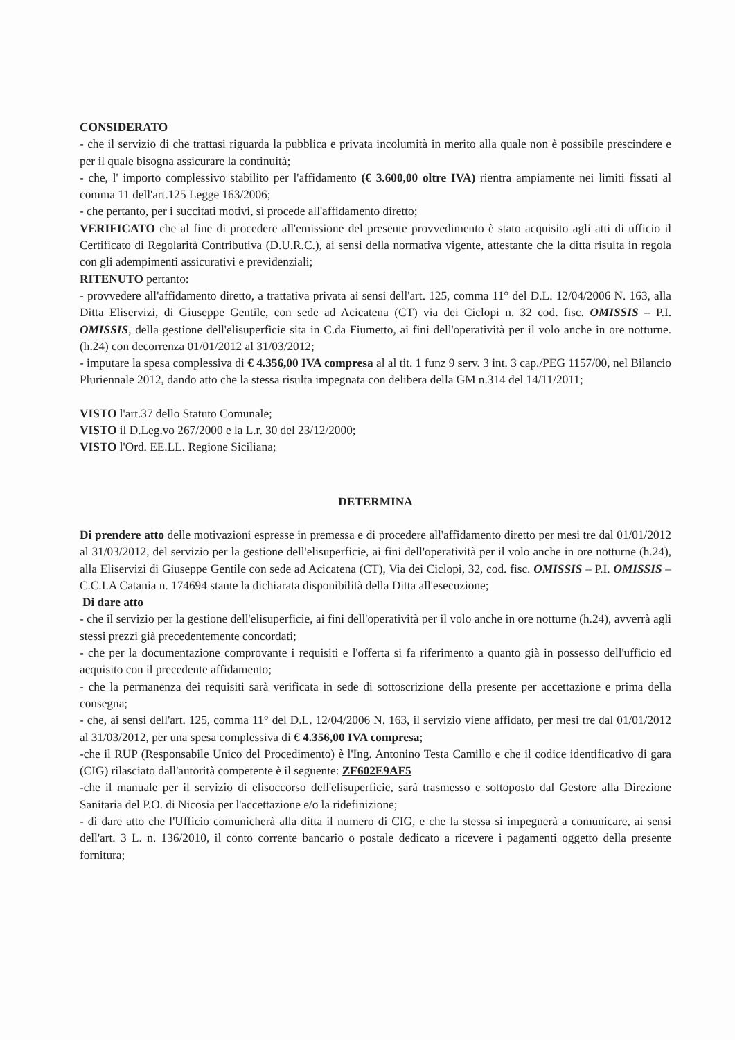CONSIDERATO
- che il servizio di che trattasi riguarda la pubblica e privata incolumità in merito alla quale non è possibile prescindere e per il quale bisogna assicurare la continuità;
- che, l' importo complessivo stabilito per l'affidamento (€ 3.600,00 oltre IVA) rientra ampiamente nei limiti fissati al comma 11 dell'art.125 Legge 163/2006;
- che pertanto, per i succitati motivi, si procede all'affidamento diretto;
VERIFICATO che al fine di procedere all'emissione del presente provvedimento è stato acquisito agli atti di ufficio il Certificato di Regolarità Contributiva (D.U.R.C.), ai sensi della normativa vigente, attestante che la ditta risulta in regola con gli adempimenti assicurativi e previdenziali;
RITENUTO pertanto:
- provvedere all'affidamento diretto, a trattativa privata ai sensi dell'art. 125, comma 11° del D.L. 12/04/2006 N. 163, alla Ditta Eliservizi, di Giuseppe Gentile, con sede ad Acicatena (CT) via dei Ciclopi n. 32 cod. fisc. OMISSIS – P.I. OMISSIS, della gestione dell'elisuperficie sita in C.da Fiumetto, ai fini dell'operatività per il volo anche in ore notturne. (h.24) con decorrenza 01/01/2012 al 31/03/2012;
- imputare la spesa complessiva di € 4.356,00 IVA compresa al al tit. 1 funz 9 serv. 3 int. 3 cap./PEG 1157/00, nel Bilancio Pluriennale 2012, dando atto che la stessa risulta impegnata con delibera della GM n.314 del 14/11/2011;
VISTO l'art.37 dello Statuto Comunale;
VISTO il D.Leg.vo 267/2000 e la L.r. 30 del 23/12/2000;
VISTO l'Ord. EE.LL. Regione Siciliana;
DETERMINA
Di prendere atto delle motivazioni espresse in premessa e di procedere all'affidamento diretto per mesi tre dal 01/01/2012 al 31/03/2012, del servizio per la gestione dell'elisuperficie, ai fini dell'operatività per il volo anche in ore notturne (h.24), alla Eliservizi di Giuseppe Gentile con sede ad Acicatena (CT), Via dei Ciclopi, 32, cod. fisc. OMISSIS – P.I. OMISSIS – C.C.I.A Catania n. 174694 stante la dichiarata disponibilità della Ditta all'esecuzione;
Di dare atto
- che il servizio per la gestione dell'elisuperficie, ai fini dell'operatività per il volo anche in ore notturne (h.24), avverrà agli stessi prezzi già precedentemente concordati;
- che per la documentazione comprovante i requisiti e l'offerta si fa riferimento a quanto già in possesso dell'ufficio ed acquisito con il precedente affidamento;
- che la permanenza dei requisiti sarà verificata in sede di sottoscrizione della presente per accettazione e prima della consegna;
- che, ai sensi dell'art. 125, comma 11° del D.L. 12/04/2006 N. 163, il servizio viene affidato, per mesi tre dal 01/01/2012 al 31/03/2012, per una spesa complessiva di € 4.356,00 IVA compresa;
-che il RUP (Responsabile Unico del Procedimento) è l'Ing. Antonino Testa Camillo e che il codice identificativo di gara (CIG) rilasciato dall'autorità competente è il seguente: ZF602E9AF5
-che il manuale per il servizio di elisoccorso dell'elisuperficie, sarà trasmesso e sottoposto dal Gestore alla Direzione Sanitaria del P.O. di Nicosia per l'accettazione e/o la ridefinizione;
- di dare atto che l'Ufficio comunicherà alla ditta il numero di CIG, e che la stessa si impegnerà a comunicare, ai sensi dell'art. 3 L. n. 136/2010, il conto corrente bancario o postale dedicato a ricevere i pagamenti oggetto della presente fornitura;